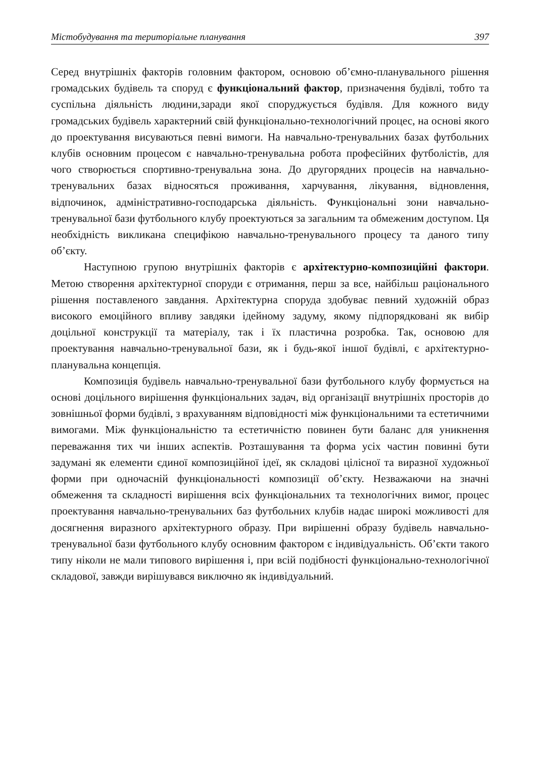Містобудування та територіальне планування 397
Серед внутрішніх факторів головним фактором, основою об’ємно-планувального рішення громадських будівель та споруд є функціональний фактор, призначення будівлі, тобто та суспільна діяльність людини,заради якої споруджується будівля. Для кожного виду громадських будівель характерний свій функціонально-технологічний процес, на основі якого до проектування висуваються певні вимоги. На навчально-тренувальних базах футбольних клубів основним процесом є навчально-тренувальна робота професійних футболістів, для чого створюється спортивно-тренувальна зона. До другорядних процесів на навчально-тренувальних базах відносяться проживання, харчування, лікування, відновлення, відпочинок, адміністративно-господарська діяльність. Функціональні зони навчально-тренувальної бази футбольного клубу проектуються за загальним та обмеженим доступом. Ця необхідність викликана специфікою навчально-тренувального процесу та даного типу об’єкту.
Наступною групою внутрішніх факторів є архітектурно-композиційні фактори. Метою створення архітектурної споруди є отримання, перш за все, найбільш раціонального рішення поставленого завдання. Архітектурна споруда здобуває певний художній образ високого емоційного впливу завдяки ідейному задуму, якому підпорядковані як вибір доцільної конструкції та матеріалу, так і їх пластична розробка. Так, основою для проектування навчально-тренувальної бази, як і будь-якої іншої будівлі, є архітектурно-планувальна концепція.
Композиція будівель навчально-тренувальної бази футбольного клубу формується на основі доцільного вирішення функціональних задач, від організації внутрішніх просторів до зовнішньої форми будівлі, з врахуванням відповідності між функціональними та естетичними вимогами. Між функціональністю та естетичністю повинен бути баланс для уникнення переважання тих чи інших аспектів. Розташування та форма усіх частин повинні бути задумані як елементи єдиної композиційної ідеї, як складові цілісної та виразної художньої форми при одночасній функціональності композиції об’єкту. Незважаючи на значні обмеження та складності вирішення всіх функціональних та технологічних вимог, процес проектування навчально-тренувальних баз футбольних клубів надає широкі можливості для досягнення виразного архітектурного образу. При вирішенні образу будівель навчально-тренувальної бази футбольного клубу основним фактором є індивідуальність. Об’єкти такого типу ніколи не мали типового вирішення і, при всій подібності функціонально-технологічної складової, завжди вирішувався виключно як індивідуальний.